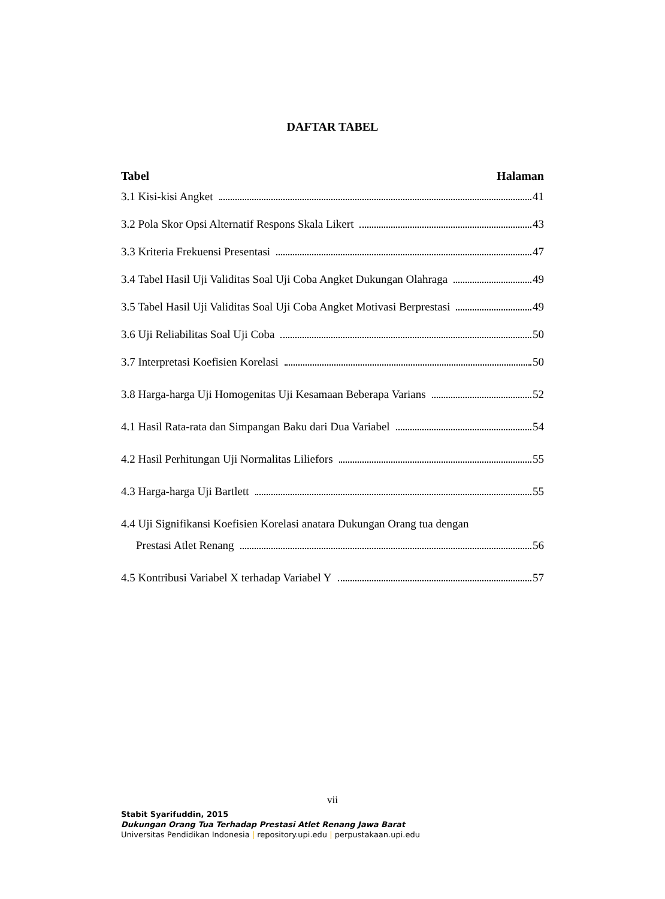DAFTAR TABEL
Tabel Halaman
3.1 Kisi-kisi Angket 41
3.2 Pola Skor Opsi Alternatif Respons Skala Likert 43
3.3 Kriteria Frekuensi Presentasi 47
3.4 Tabel Hasil Uji Validitas Soal Uji Coba Angket Dukungan Olahraga 49
3.5 Tabel Hasil Uji Validitas Soal Uji Coba Angket Motivasi Berprestasi 49
3.6 Uji Reliabilitas Soal Uji Coba 50
3.7 Interpretasi Koefisien Korelasi 50
3.8 Harga-harga Uji Homogenitas Uji Kesamaan Beberapa Varians 52
4.1 Hasil Rata-rata dan Simpangan Baku dari Dua Variabel 54
4.2 Hasil Perhitungan Uji Normalitas Liliefors 55
4.3 Harga-harga Uji Bartlett 55
4.4 Uji Signifikansi Koefisien Korelasi anatara Dukungan Orang tua dengan
Prestasi Atlet Renang 56
4.5 Kontribusi Variabel X terhadap Variabel Y 57
vii
Stabit Syarifuddin, 2015
Dukungan Orang Tua Terhadap Prestasi Atlet Renang Jawa Barat
Universitas Pendidikan Indonesia | repository.upi.edu | perpustakaan.upi.edu